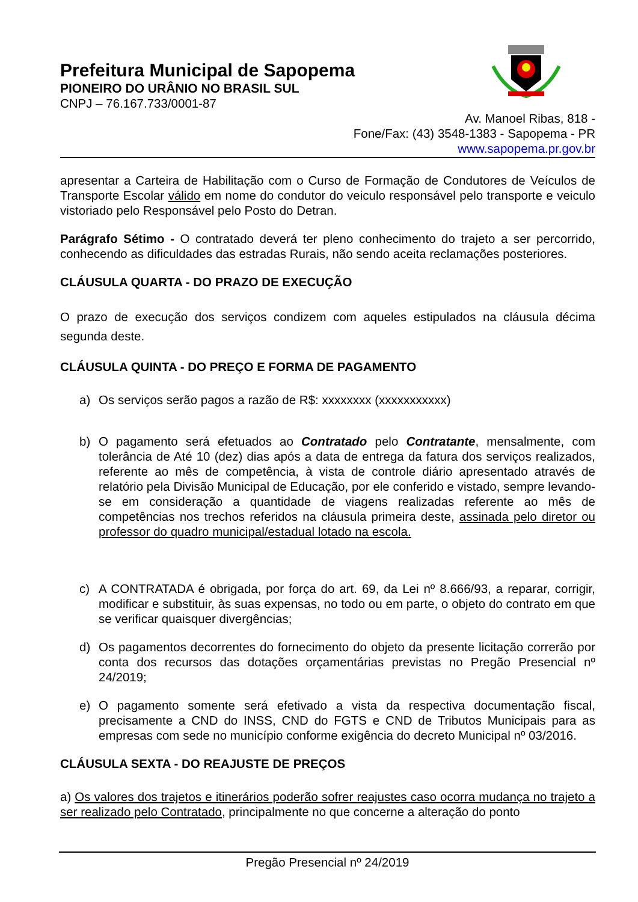Prefeitura Municipal de Sapopema
PIONEIRO DO URÂNIO NO BRASIL SUL
CNPJ – 76.167.733/0001-87
Av. Manoel Ribas, 818 -
Fone/Fax: (43) 3548-1383 - Sapopema - PR
www.sapopema.pr.gov.br
apresentar a Carteira de Habilitação com o Curso de Formação de Condutores de Veículos de Transporte Escolar válido em nome do condutor do veiculo responsável pelo transporte e veiculo vistoriado pelo Responsável pelo Posto do Detran.
Parágrafo Sétimo - O contratado deverá ter pleno conhecimento do trajeto a ser percorrido, conhecendo as dificuldades das estradas Rurais, não sendo aceita reclamações posteriores.
CLÁUSULA QUARTA - DO PRAZO DE EXECUÇÃO
O prazo de execução dos serviços condizem com aqueles estipulados na cláusula décima segunda deste.
CLÁUSULA QUINTA - DO PREÇO E FORMA DE PAGAMENTO
a) Os serviços serão pagos a razão de R$: xxxxxxxx (xxxxxxxxxxx)
b) O pagamento será efetuados ao Contratado pelo Contratante, mensalmente, com tolerância de Até 10 (dez) dias após a data de entrega da fatura dos serviços realizados, referente ao mês de competência, à vista de controle diário apresentado através de relatório pela Divisão Municipal de Educação, por ele conferido e vistado, sempre levando-se em consideração a quantidade de viagens realizadas referente ao mês de competências nos trechos referidos na cláusula primeira deste, assinada pelo diretor ou professor do quadro municipal/estadual lotado na escola.
c) A CONTRATADA é obrigada, por força do art. 69, da Lei nº 8.666/93, a reparar, corrigir, modificar e substituir, às suas expensas, no todo ou em parte, o objeto do contrato em que se verificar quaisquer divergências;
d) Os pagamentos decorrentes do fornecimento do objeto da presente licitação correrão por conta dos recursos das dotações orçamentárias previstas no Pregão Presencial nº 24/2019;
e) O pagamento somente será efetivado a vista da respectiva documentação fiscal, precisamente a CND do INSS, CND do FGTS e CND de Tributos Municipais para as empresas com sede no município conforme exigência do decreto Municipal nº 03/2016.
CLÁUSULA SEXTA - DO REAJUSTE DE PREÇOS
a) Os valores dos trajetos e itinerários poderão sofrer reajustes caso ocorra mudança no trajeto a ser realizado pelo Contratado, principalmente no que concerne a alteração do ponto
Pregão Presencial nº 24/2019